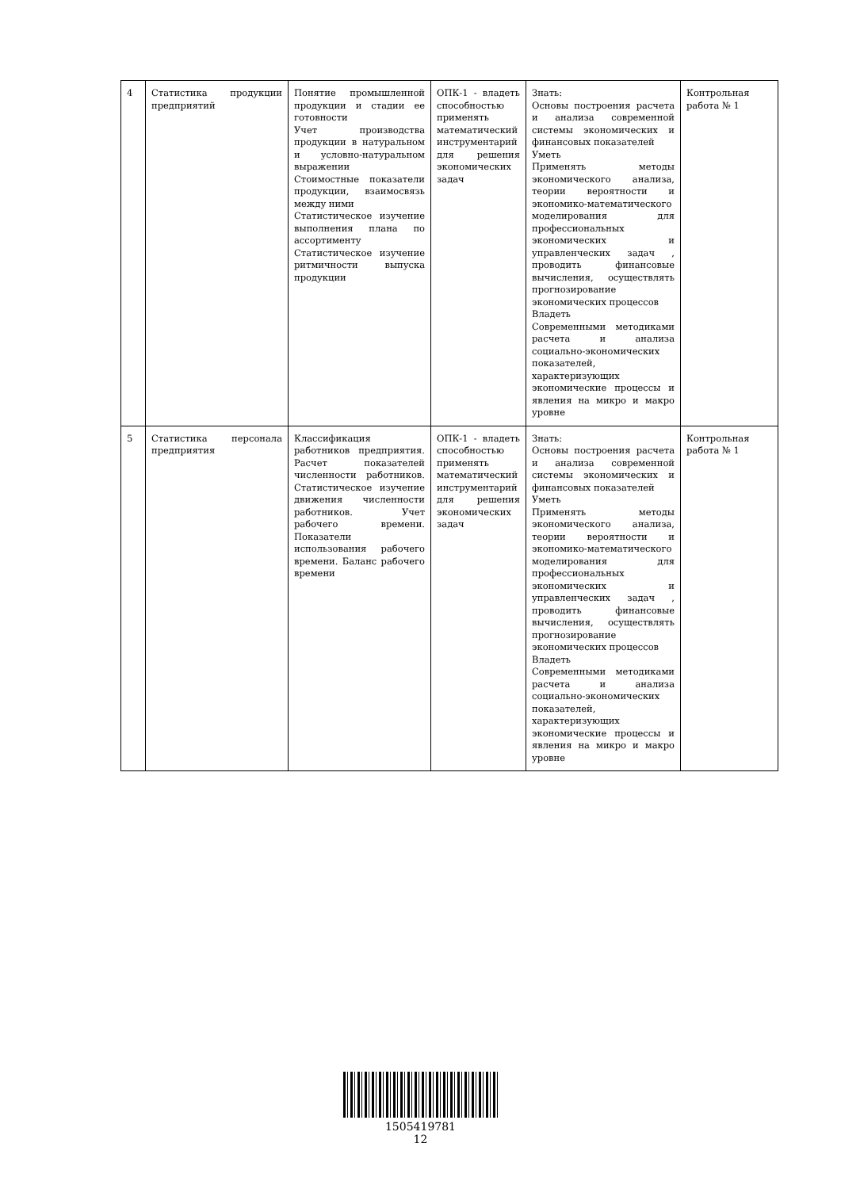| 4 | Статистика продукции предприятий | Понятие промышленной продукции и стадии ее готовности Учет производства продукции в натуральном и условно-натуральном выражении Стоимостные показатели продукции, взаимосвязь между ними Статистическое изучение выполнения плана по ассортименту Статистическое изучение ритмичности выпуска продукции | ОПК-1 - владеть способностью применять математический инструментарий для решения экономических задач | Знать: Основы построения расчета и анализа современной системы экономических и финансовых показателей Уметь Применять методы экономического анализа, теории вероятности и экономико-математического моделирования для профессиональных экономических и управленческих задач , проводить финансовые вычисления, осуществлять прогнозирование экономических процессов Владеть Современными методиками расчета и анализа социально-экономических показателей, характеризующих экономические процессы и явления на микро и макро уровне | Контрольная работа № 1 |
| 5 | Статистика персонала предприятия | Классификация работников предприятия. Расчет показателей численности работников. Статистическое изучение движения численности работников. Учет рабочего времени. Показатели использования рабочего времени. Баланс рабочего времени | ОПК-1 - владеть способностью применять математический инструментарий для решения экономических задач | Знать: Основы построения расчета и анализа современной системы экономических и финансовых показателей Уметь Применять методы экономического анализа, теории вероятности и экономико-математического моделирования для профессиональных экономических и управленческих задач , проводить финансовые вычисления, осуществлять прогнозирование экономических процессов Владеть Современными методиками расчета и анализа социально-экономических показателей, характеризующих экономические процессы и явления на микро и макро уровне | Контрольная работа № 1 |
1505419781
12